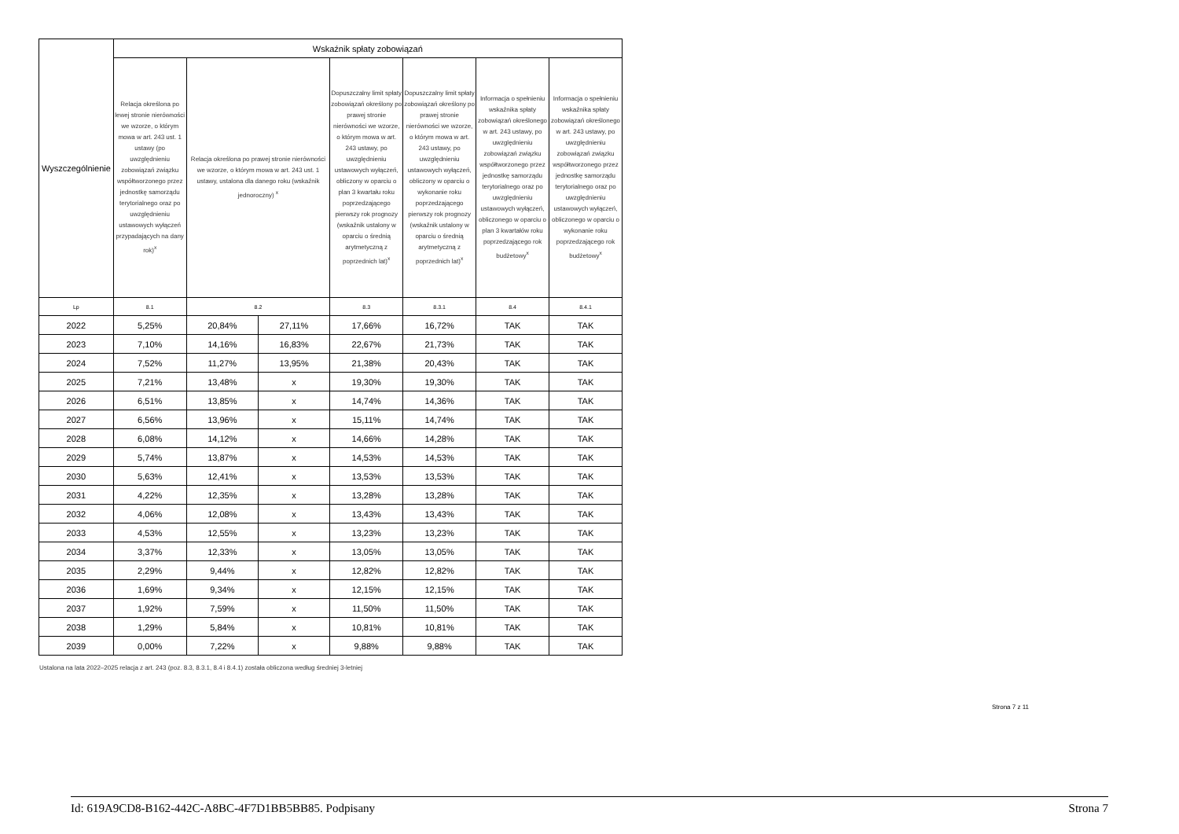| Wyszczególnienie | Wskaźnik spłaty zobowiązań | | | | | | |
| --- | --- | --- | --- | --- | --- | --- | --- |
| | Relacja określona po lewej stronie nierówności we wzorze, o którym mowa w art. 243 ust. 1 ustawy (po uwzględnieniu zobowiązań związku współtworzonego przez jednostkę samorządu terytorialnego oraz po uwzględnieniu ustawowych wyłączeń przypadających na dany rok)<sup>x</sup> | Relacja określona po prawej stronie nierówności we wzorze, o którym mowa w art. 243 ust. 1 ustawy, ustalona dla danego roku (wskaźnik jednoroczny) <sup>x</sup> | | Dopuszczalny limit spłaty zobowiązań określony po prawej stronie nierówności we wzorze, o którym mowa w art. 243 ustawy, po uwzględnieniu ustawowych wyłączeń, obliczony w oparciu o plan 3 kwartału roku poprzedzającego pierwszy rok prognozy (wskaźnik ustalony w oparciu o średnią arytmetyczną z poprzednich lat)<sup>x</sup> | Dopuszczalny limit spłaty zobowiązań określony po prawej stronie nierówności we wzorze, o którym mowa w art. 243 ustawy, po uwzględnieniu ustawowych wyłączeń, obliczony w oparciu o wykonanie roku poprzedzającego pierwszy rok prognozy (wskaźnik ustalony w oparciu o średnią arytmetyczną z poprzednich lat)<sup>x</sup> | Informacja o spełnieniu wskaźnika spłaty zobowiązań określonego w art. 243 ustawy, po uwzględnieniu zobowiązań związku współtworzonego przez jednostkę samorządu terytorialnego oraz po uwzględnieniu ustawowych wyłączeń, obliczonego w oparciu o plan 3 kwartałów roku poprzedzającego rok budżetowy<sup>x</sup> | Informacja o spełnieniu wskaźnika spłaty zobowiązań określonego w art. 243 ustawy, po uwzględnieniu zobowiązań związku współtworzonego przez jednostkę samorządu terytorialnego oraz po uwzględnieniu ustawowych wyłączeń, obliczonego w oparciu o wykonanie roku poprzedzającego rok budżetowy<sup>x</sup> |
| Lp | 8.1 | 8.2 | | 8.3 | 8.3.1 | 8.4 | 8.4.1 |
| 2022 | 5,25% | 20,84% | 27,11% | 17,66% | 16,72% | TAK | TAK |
| 2023 | 7,10% | 14,16% | 16,83% | 22,67% | 21,73% | TAK | TAK |
| 2024 | 7,52% | 11,27% | 13,95% | 21,38% | 20,43% | TAK | TAK |
| 2025 | 7,21% | 13,48% | x | 19,30% | 19,30% | TAK | TAK |
| 2026 | 6,51% | 13,85% | x | 14,74% | 14,36% | TAK | TAK |
| 2027 | 6,56% | 13,96% | x | 15,11% | 14,74% | TAK | TAK |
| 2028 | 6,08% | 14,12% | x | 14,66% | 14,28% | TAK | TAK |
| 2029 | 5,74% | 13,87% | x | 14,53% | 14,53% | TAK | TAK |
| 2030 | 5,63% | 12,41% | x | 13,53% | 13,53% | TAK | TAK |
| 2031 | 4,22% | 12,35% | x | 13,28% | 13,28% | TAK | TAK |
| 2032 | 4,06% | 12,08% | x | 13,43% | 13,43% | TAK | TAK |
| 2033 | 4,53% | 12,55% | x | 13,23% | 13,23% | TAK | TAK |
| 2034 | 3,37% | 12,33% | x | 13,05% | 13,05% | TAK | TAK |
| 2035 | 2,29% | 9,44% | x | 12,82% | 12,82% | TAK | TAK |
| 2036 | 1,69% | 9,34% | x | 12,15% | 12,15% | TAK | TAK |
| 2037 | 1,92% | 7,59% | x | 11,50% | 11,50% | TAK | TAK |
| 2038 | 1,29% | 5,84% | x | 10,81% | 10,81% | TAK | TAK |
| 2039 | 0,00% | 7,22% | x | 9,88% | 9,88% | TAK | TAK |
Ustalona na lata 2022–2025 relacja z art. 243 (poz. 8.3, 8.3.1, 8.4 i 8.4.1) została obliczona według średniej 3-letniej
Strona 7 z 11
Id: 619A9CD8-B162-442C-A8BC-4F7D1BB5BB85. Podpisany Strona 7